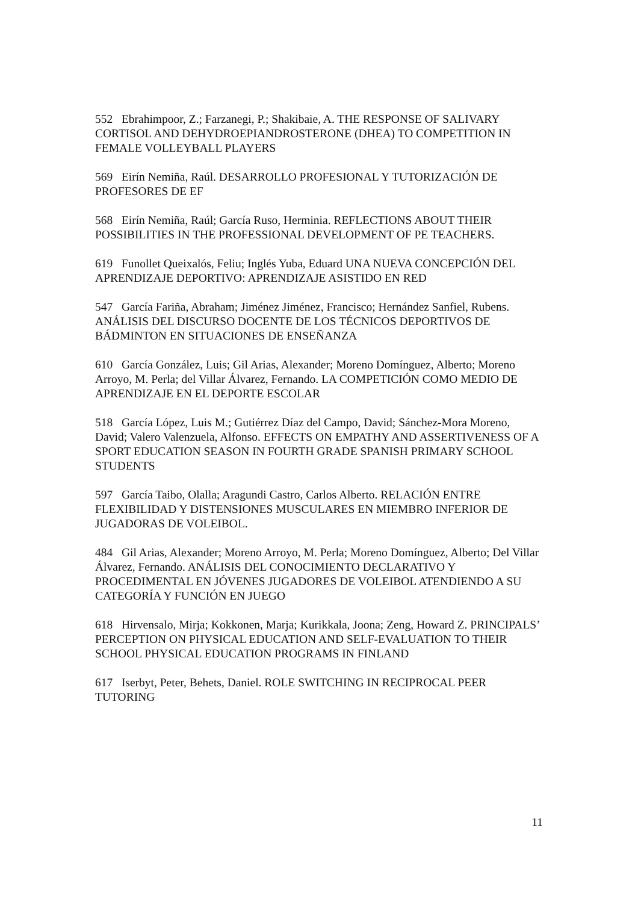552 Ebrahimpoor, Z.; Farzanegi, P.; Shakibaie, A. THE RESPONSE OF SALIVARY CORTISOL AND DEHYDROEPIANDROSTERONE (DHEA) TO COMPETITION IN FEMALE VOLLEYBALL PLAYERS
569 Eirín Nemiña, Raúl. DESARROLLO PROFESIONAL Y TUTORIZACIÓN DE PROFESORES DE EF
568 Eirín Nemiña, Raúl; García Ruso, Herminia. REFLECTIONS ABOUT THEIR POSSIBILITIES IN THE PROFESSIONAL DEVELOPMENT OF PE TEACHERS.
619 Funollet Queixalós, Feliu; Inglés Yuba, Eduard UNA NUEVA CONCEPCIÓN DEL APRENDIZAJE DEPORTIVO: APRENDIZAJE ASISTIDO EN RED
547 García Fariña, Abraham; Jiménez Jiménez, Francisco; Hernández Sanfiel, Rubens. ANÁLISIS DEL DISCURSO DOCENTE DE LOS TÉCNICOS DEPORTIVOS DE BÁDMINTON EN SITUACIONES DE ENSEÑANZA
610 García González, Luis; Gil Arias, Alexander; Moreno Domínguez, Alberto; Moreno Arroyo, M. Perla; del Villar Álvarez, Fernando. LA COMPETICIÓN COMO MEDIO DE APRENDIZAJE EN EL DEPORTE ESCOLAR
518 García López, Luis M.; Gutiérrez Díaz del Campo, David; Sánchez-Mora Moreno, David; Valero Valenzuela, Alfonso. EFFECTS ON EMPATHY AND ASSERTIVENESS OF A SPORT EDUCATION SEASON IN FOURTH GRADE SPANISH PRIMARY SCHOOL STUDENTS
597 García Taibo, Olalla; Aragundi Castro, Carlos Alberto. RELACIÓN ENTRE FLEXIBILIDAD Y DISTENSIONES MUSCULARES EN MIEMBRO INFERIOR DE JUGADORAS DE VOLEIBOL.
484 Gil Arias, Alexander; Moreno Arroyo, M. Perla; Moreno Domínguez, Alberto; Del Villar Álvarez, Fernando. ANÁLISIS DEL CONOCIMIENTO DECLARATIVO Y PROCEDIMENTAL EN JÓVENES JUGADORES DE VOLEIBOL ATENDIENDO A SU CATEGORÍA Y FUNCIÓN EN JUEGO
618 Hirvensalo, Mirja; Kokkonen, Marja; Kurikkala, Joona; Zeng, Howard Z. PRINCIPALS’ PERCEPTION ON PHYSICAL EDUCATION AND SELF-EVALUATION TO THEIR SCHOOL PHYSICAL EDUCATION PROGRAMS IN FINLAND
617 Iserbyt, Peter, Behets, Daniel. ROLE SWITCHING IN RECIPROCAL PEER TUTORING
11